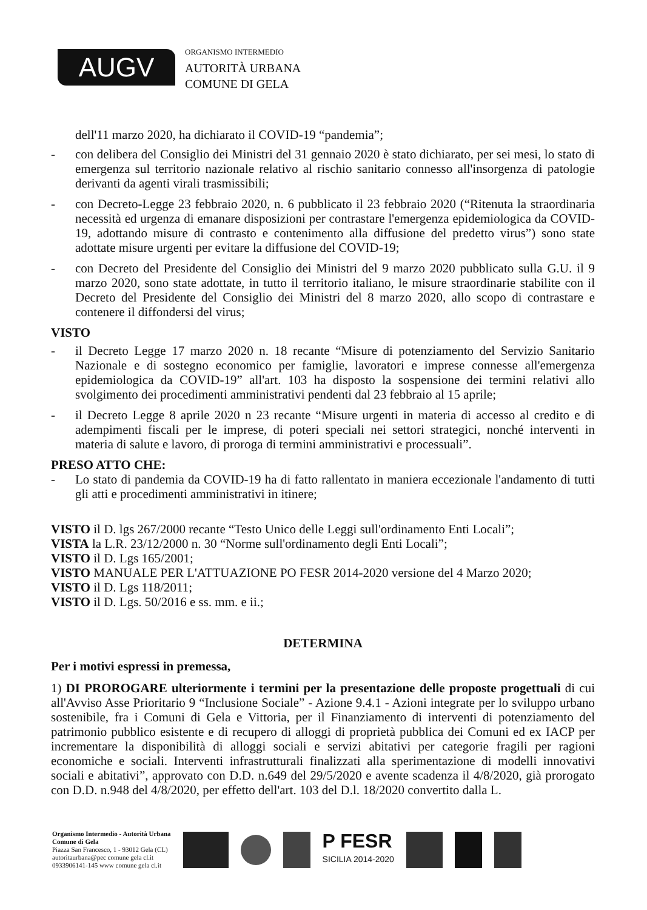AUGV
ORGANISMO INTERMEDIO
AUTORITÀ URBANA
COMUNE DI GELA
dell'11 marzo 2020, ha dichiarato il COVID-19 “pandemia”;
- con delibera del Consiglio dei Ministri del 31 gennaio 2020 è stato dichiarato, per sei mesi, lo stato di emergenza sul territorio nazionale relativo al rischio sanitario connesso all'insorgenza di patologie derivanti da agenti virali trasmissibili;
- con Decreto-Legge 23 febbraio 2020, n. 6 pubblicato il 23 febbraio 2020 (“Ritenuta la straordinaria necessità ed urgenza di emanare disposizioni per contrastare l'emergenza epidemiologica da COVID-19, adottando misure di contrasto e contenimento alla diffusione del predetto virus”) sono state adottate misure urgenti per evitare la diffusione del COVID-19;
- con Decreto del Presidente del Consiglio dei Ministri del 9 marzo 2020 pubblicato sulla G.U. il 9 marzo 2020, sono state adottate, in tutto il territorio italiano, le misure straordinarie stabilite con il Decreto del Presidente del Consiglio dei Ministri del 8 marzo 2020, allo scopo di contrastare e contenere il diffondersi del virus;
VISTO
- il Decreto Legge 17 marzo 2020 n. 18 recante “Misure di potenziamento del Servizio Sanitario Nazionale e di sostegno economico per famiglie, lavoratori e imprese connesse all'emergenza epidemiologica da COVID-19” all'art. 103 ha disposto la sospensione dei termini relativi allo svolgimento dei procedimenti amministrativi pendenti dal 23 febbraio al 15 aprile;
- il Decreto Legge 8 aprile 2020 n 23 recante “Misure urgenti in materia di accesso al credito e di adempimenti fiscali per le imprese, di poteri speciali nei settori strategici, nonché interventi in materia di salute e lavoro, di proroga di termini amministrativi e processuali”.
PRESO ATTO CHE:
- Lo stato di pandemia da COVID-19 ha di fatto rallentato in maniera eccezionale l'andamento di tutti gli atti e procedimenti amministrativi in itinere;
VISTO il D. lgs 267/2000 recante “Testo Unico delle Leggi sull'ordinamento Enti Locali”;
VISTA la L.R. 23/12/2000 n. 30 “Norme sull'ordinamento degli Enti Locali”;
VISTO il D. Lgs 165/2001;
VISTO MANUALE PER L'ATTUAZIONE PO FESR 2014-2020 versione del 4 Marzo 2020;
VISTO il D. Lgs 118/2011;
VISTO il D. Lgs. 50/2016 e ss. mm. e ii.;
DETERMINA
Per i motivi espressi in premessa,
1) DI PROROGARE ulteriormente i termini per la presentazione delle proposte progettuali di cui all'Avviso Asse Prioritario 9 “Inclusione Sociale” - Azione 9.4.1 - Azioni integrate per lo sviluppo urbano sostenibile, fra i Comuni di Gela e Vittoria, per il Finanziamento di interventi di potenziamento del patrimonio pubblico esistente e di recupero di alloggi di proprietà pubblica dei Comuni ed ex IACP per incrementare la disponibilità di alloggi sociali e servizi abitativi per categorie fragili per ragioni economiche e sociali. Interventi infrastrutturali finalizzati alla sperimentazione di modelli innovativi sociali e abitativi”, approvato con D.D. n.649 del 29/5/2020 e avente scadenza il 4/8/2020, già prorogato con D.D. n.948 del 4/8/2020, per effetto dell'art. 103 del D.l. 18/2020 convertito dalla L.
Organismo Intermedio - Autorità Urbana
Comune di Gela
Piazza San Francesco, 1 - 93012 Gela (CL)
autoritaurbana@pec comune gela cl.it
0933906141-145 www comune gela cl.it
P FESR
SICILIA 2014-2020